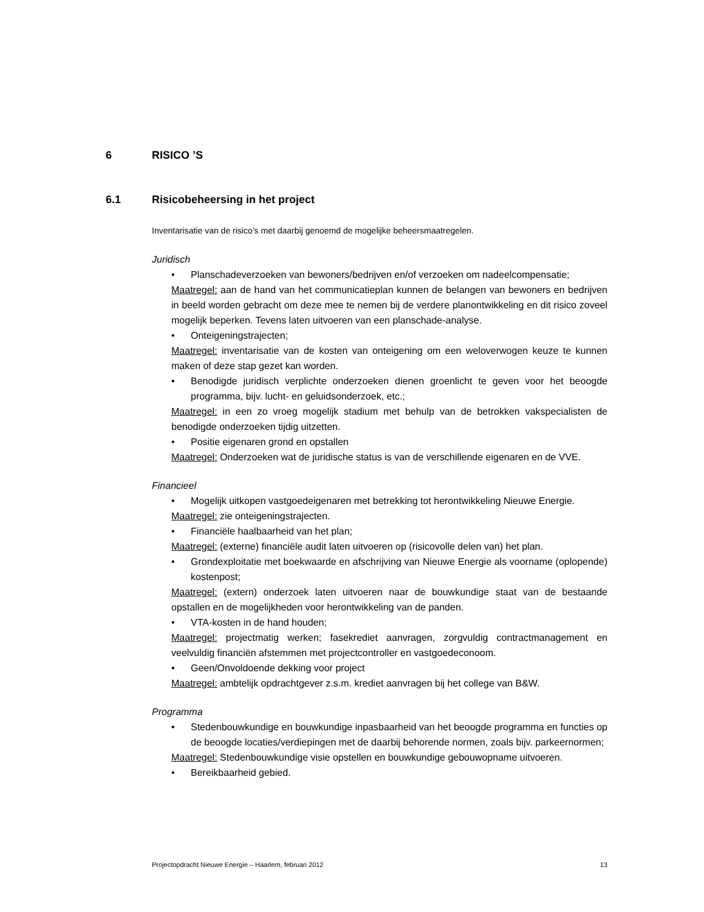6 RISICO ’S
6.1 Risicobeheersing in het project
Inventarisatie van de risico’s met daarbij genoemd de mogelijke beheersmaatregelen.
Juridisch
• Planschadeverzoeken van bewoners/bedrijven en/of verzoeken om nadeelcompensatie;
Maatregel: aan de hand van het communicatieplan kunnen de belangen van bewoners en bedrijven in beeld worden gebracht om deze mee te nemen bij de verdere planontwikkeling en dit risico zoveel mogelijk beperken. Tevens laten uitvoeren van een planschade-analyse.
• Onteigeningstrajecten;
Maatregel: inventarisatie van de kosten van onteigening om een weloverwogen keuze te kunnen maken of deze stap gezet kan worden.
• Benodigde juridisch verplichte onderzoeken dienen groenlicht te geven voor het beoogde programma, bijv. lucht- en geluidsonderzoek, etc.;
Maatregel: in een zo vroeg mogelijk stadium met behulp van de betrokken vakspecialisten de benodigde onderzoeken tijdig uitzetten.
• Positie eigenaren grond en opstallen
Maatregel: Onderzoeken wat de juridische status is van de verschillende eigenaren en de VVE.
Financieel
• Mogelijk uitkopen vastgoedeigenaren met betrekking tot herontwikkeling Nieuwe Energie.
Maatregel: zie onteigeningstrajecten.
• Financiële haalbaarheid van het plan;
Maatregel: (externe) financiële audit laten uitvoeren op (risicovolle delen van) het plan.
• Grondexploitatie met boekwaarde en afschrijving van Nieuwe Energie als voorname (oplopende) kostenpost;
Maatregel: (extern) onderzoek laten uitvoeren naar de bouwkundige staat van de bestaande opstallen en de mogelijkheden voor herontwikkeling van de panden.
• VTA-kosten in de hand houden;
Maatregel: projectmatig werken; fasekrediet aanvragen, zorgvuldig contractmanagement en veelvuldig financiën afstemmen met projectcontroller en vastgoedeconoom.
• Geen/Onvoldoende dekking voor project
Maatregel: ambtelijk opdrachtgever z.s.m. krediet aanvragen bij het college van B&W.
Programma
• Stedenbouwkundige en bouwkundige inpasbaarheid van het beoogde programma en functies op de beoogde locaties/verdiepingen met de daarbij behorende normen, zoals bijv. parkeernormen;
Maatregel: Stedenbouwkundige visie opstellen en bouwkundige gebouwopname uitvoeren.
• Bereikbaarheid gebied.
Projectopdracht Nieuwe Energie – Haarlem, februari 2012 13